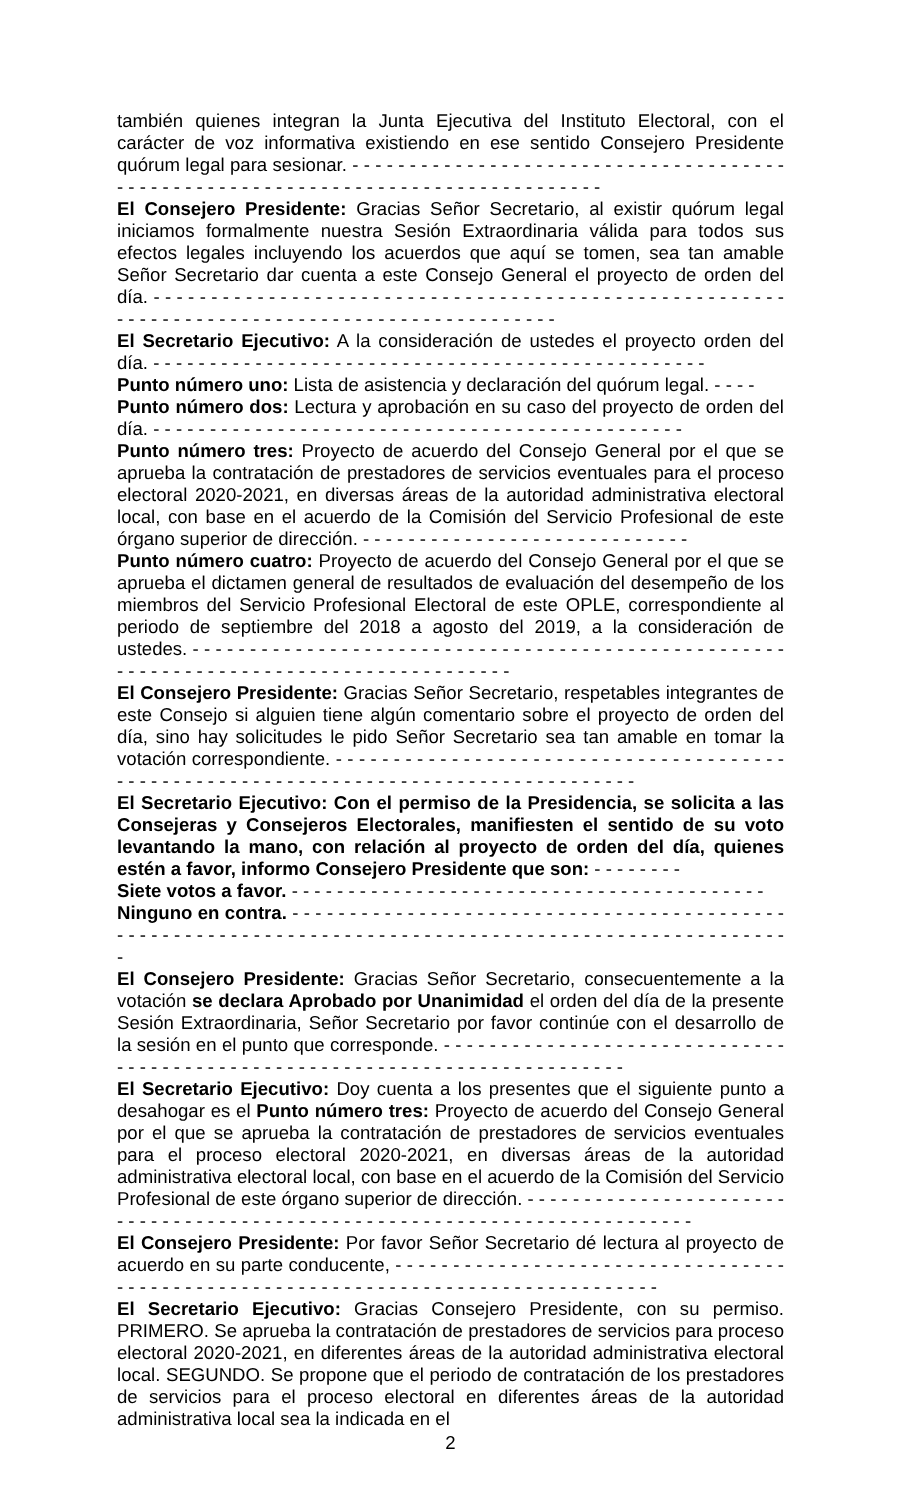también quienes integran la Junta Ejecutiva del Instituto Electoral, con el carácter de voz informativa existiendo en ese sentido Consejero Presidente quórum legal para sesionar. - - - - - - - - - - - - - - - - - - - - - - - - - - - - - - - - - - - - - - - - - - - - - - - - - - - - - - - - - - - - - - - - - - - - - - - - - - - - - - - - -
El Consejero Presidente: Gracias Señor Secretario, al existir quórum legal iniciamos formalmente nuestra Sesión Extraordinaria válida para todos sus efectos legales incluyendo los acuerdos que aquí se tomen, sea tan amable Señor Secretario dar cuenta a este Consejo General el proyecto de orden del día. - - - - - - - - - - - - - - - - - - - - - - - - - - - - - - - - - - - - - - - - - - - - - - - - - - - - - - - - - - - - - - - - - - - - - - - - - - - - - - - - - - - - - - - - - - - - - -
El Secretario Ejecutivo: A la consideración de ustedes el proyecto orden del día. - - - - - - - - - - - - - - - - - - - - - - - - - - - - - - - - - - - - - - - - - - - - - - - - -
Punto número uno: Lista de asistencia y declaración del quórum legal. - - - -
Punto número dos: Lectura y aprobación en su caso del proyecto de orden del día. - - - - - - - - - - - - - - - - - - - - - - - - - - - - - - - - - - - - - - - - - - - - - - -
Punto número tres: Proyecto de acuerdo del Consejo General por el que se aprueba la contratación de prestadores de servicios eventuales para el proceso electoral 2020-2021, en diversas áreas de la autoridad administrativa electoral local, con base en el acuerdo de la Comisión del Servicio Profesional de este órgano superior de dirección. - - - - - - - - - - - - - - - - - - - - - - - - - - - - -
Punto número cuatro: Proyecto de acuerdo del Consejo General por el que se aprueba el dictamen general de resultados de evaluación del desempeño de los miembros del Servicio Profesional Electoral de este OPLE, correspondiente al periodo de septiembre del 2018 a agosto del 2019, a la consideración de ustedes. - - - - - - - - - - - - - - - - - - - - - - - - - - - - - - - - - - - - - - - - - - - - - - - - - - - - - - - - - - - - - - - - - - - - - - - - - - - - - - - - - - - - - - -
El Consejero Presidente: Gracias Señor Secretario, respetables integrantes de este Consejo si alguien tiene algún comentario sobre el proyecto de orden del día, sino hay solicitudes le pido Señor Secretario sea tan amable en tomar la votación correspondiente. - - - - - - - - - - - - - - - - - - - - - - - - - - - - - - - - - - - - - - - - - - - - - - - - - - - - - - - - - - - - - - - - - - - - - - - - - - - - - - - - - - - - -
El Secretario Ejecutivo: Con el permiso de la Presidencia, se solicita a las Consejeras y Consejeros Electorales, manifiesten el sentido de su voto levantando la mano, con relación al proyecto de orden del día, quienes estén a favor, informo Consejero Presidente que son: - - - - - - - -
Siete votos a favor. - - - - - - - - - - - - - - - - - - - - - - - - - - - - - - - - - - - - - - - - - -
Ninguno en contra. - - - - - - - - - - - - - - - - - - - - - - - - - - - - - - - - - - - - - - - - - - - - - - - - - - - - - - - - - - - - - - - - - - - - - - - - - - - - - - - - - - - - - - - - - - - - - - - - - - - - - - -
El Consejero Presidente: Gracias Señor Secretario, consecuentemente a la votación se declara Aprobado por Unanimidad el orden del día de la presente Sesión Extraordinaria, Señor Secretario por favor continúe con el desarrollo de la sesión en el punto que corresponde. - - - - - - - - - - - - - - - - - - - - - - - - - - - - - - - - - - - - - - - - - - - - - - - - - - - - - - - - - - - - - - - - - - - - - - - - - - -
El Secretario Ejecutivo: Doy cuenta a los presentes que el siguiente punto a desahogar es el Punto número tres: Proyecto de acuerdo del Consejo General por el que se aprueba la contratación de prestadores de servicios eventuales para el proceso electoral 2020-2021, en diversas áreas de la autoridad administrativa electoral local, con base en el acuerdo de la Comisión del Servicio Profesional de este órgano superior de dirección. - - - - - - - - - - - - - - - - - - - - - - - - - - - - - - - - - - - - - - - - - - - - - - - - - - - - - - - - - - - - - - - - - - - - - - - - - -
El Consejero Presidente: Por favor Señor Secretario dé lectura al proyecto de acuerdo en su parte conducente, - - - - - - - - - - - - - - - - - - - - - - - - - - - - - - - - - - - - - - - - - - - - - - - - - - - - - - - - - - - - - - - - - - - - - - - - - - - - - - - - - -
El Secretario Ejecutivo: Gracias Consejero Presidente, con su permiso. PRIMERO. Se aprueba la contratación de prestadores de servicios para proceso electoral 2020-2021, en diferentes áreas de la autoridad administrativa electoral local. SEGUNDO. Se propone que el periodo de contratación de los prestadores de servicios para el proceso electoral en diferentes áreas de la autoridad administrativa local sea la indicada en el
2